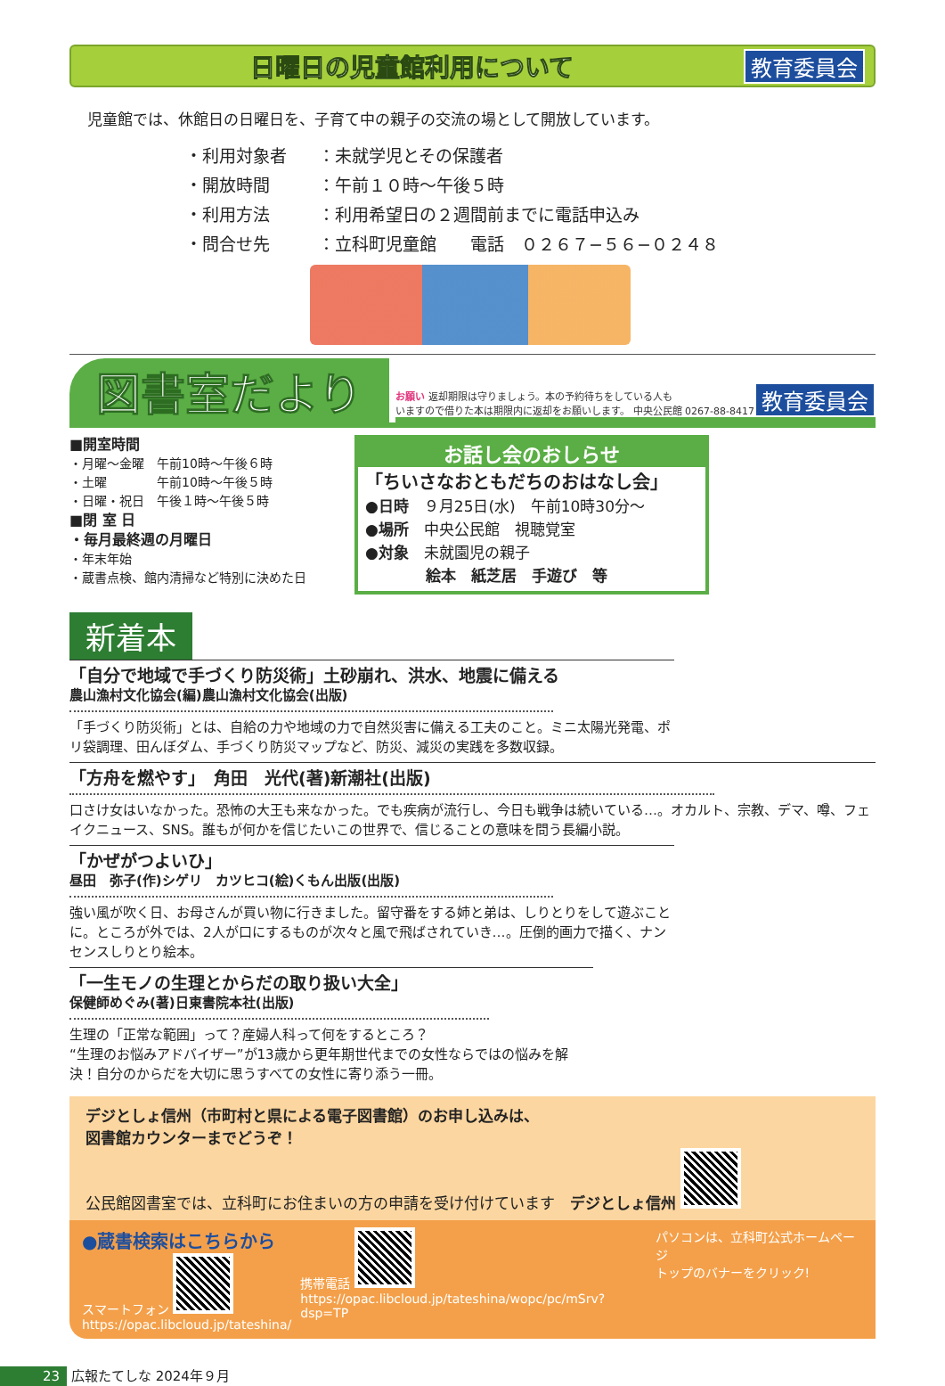日曜日の児童館利用について
教育委員会
児童館では、休館日の日曜日を、子育て中の親子の交流の場として開放しています。
・ 利用対象者 ：未就学児とその保護者
・ 開放時間 ：午前１０時～午後５時
・ 利用方法 ：利用希望日の２週間前までに電話申込み
・ 問合せ先 ：立科町児童館　　電話　０２６７−５６−０２４８
図書室だより
お願い 返却期限は守りましょう。本の予約待ちをしている人も
いますので借りた本は期限内に返却をお願いします。 中央公民館 0267-88-8417 教育委員会
■開室時間
・月曜～金曜　午前10時～午後６時
・土曜　　　　午前10時～午後５時
・日曜・祝日　午後１時～午後５時
■閉 室 日
・毎月最終週の月曜日
・年末年始
・蔵書点検、館内清掃など特別に決めた日
お話し会のおしらせ
「ちいさなおともだちのおはなし会」
●日時　９月25日(水)　午前10時30分～
●場所　中央公民館　視聴覚室
●対象　未就園児の親子
　　　　絵本　紙芝居　手遊び　等
新着本
「自分で地域で手づくり防災術」土砂崩れ、洪水、地震に備える
農山漁村文化協会(編)農山漁村文化協会(出版)
「手づくり防災術」とは、自給の力や地域の力で自然災害に備える工夫のこと。ミニ太陽光発電、ポリ袋調理、田んぼダム、手づくり防災マップなど、防災、減災の実践を多数収録。
「方舟を燃やす」　角田　光代(著)新潮社(出版)
口さけ女はいなかった。恐怖の大王も来なかった。でも疾病が流行し、今日も戦争は続いている…。オカルト、宗教、デマ、噂、フェイクニュース、SNS。誰もが何かを信じたいこの世界で、信じることの意味を問う長編小説。
「かぜがつよいひ」
昼田　弥子(作)シゲリ　カツヒコ(絵)くもん出版(出版)
強い風が吹く日、お母さんが買い物に行きました。留守番をする姉と弟は、しりとりをして遊ぶことに。ところが外では、2人が口にするものが次々と風で飛ばされていき…。圧倒的画力で描く、ナンセンスしりとり絵本。
「一生モノの生理とからだの取り扱い大全」
保健師めぐみ(著)日東書院本社(出版)
生理の「正常な範囲」って？産婦人科って何をするところ？
“生理のお悩みアドバイザー”が13歳から更年期世代までの女性ならではの悩みを解決！自分のからだを大切に思うすべての女性に寄り添う一冊。
デジとしょ信州（市町村と県による電子図書館）のお申し込みは、
図書館カウンターまでどうぞ！
公民館図書室では、立科町にお住まいの方の申請を受け付けています　デジとしょ信州
●蔵書検索はこちらから
スマートフォン
https://opac.libcloud.jp/tateshina/
携帯電話
https://opac.libcloud.jp/tateshina/wopc/pc/mSrv?dsp=TP
パソコンは、立科町公式ホームページ
トップのバナーをクリック!
23 広報たてしな 2024年９月